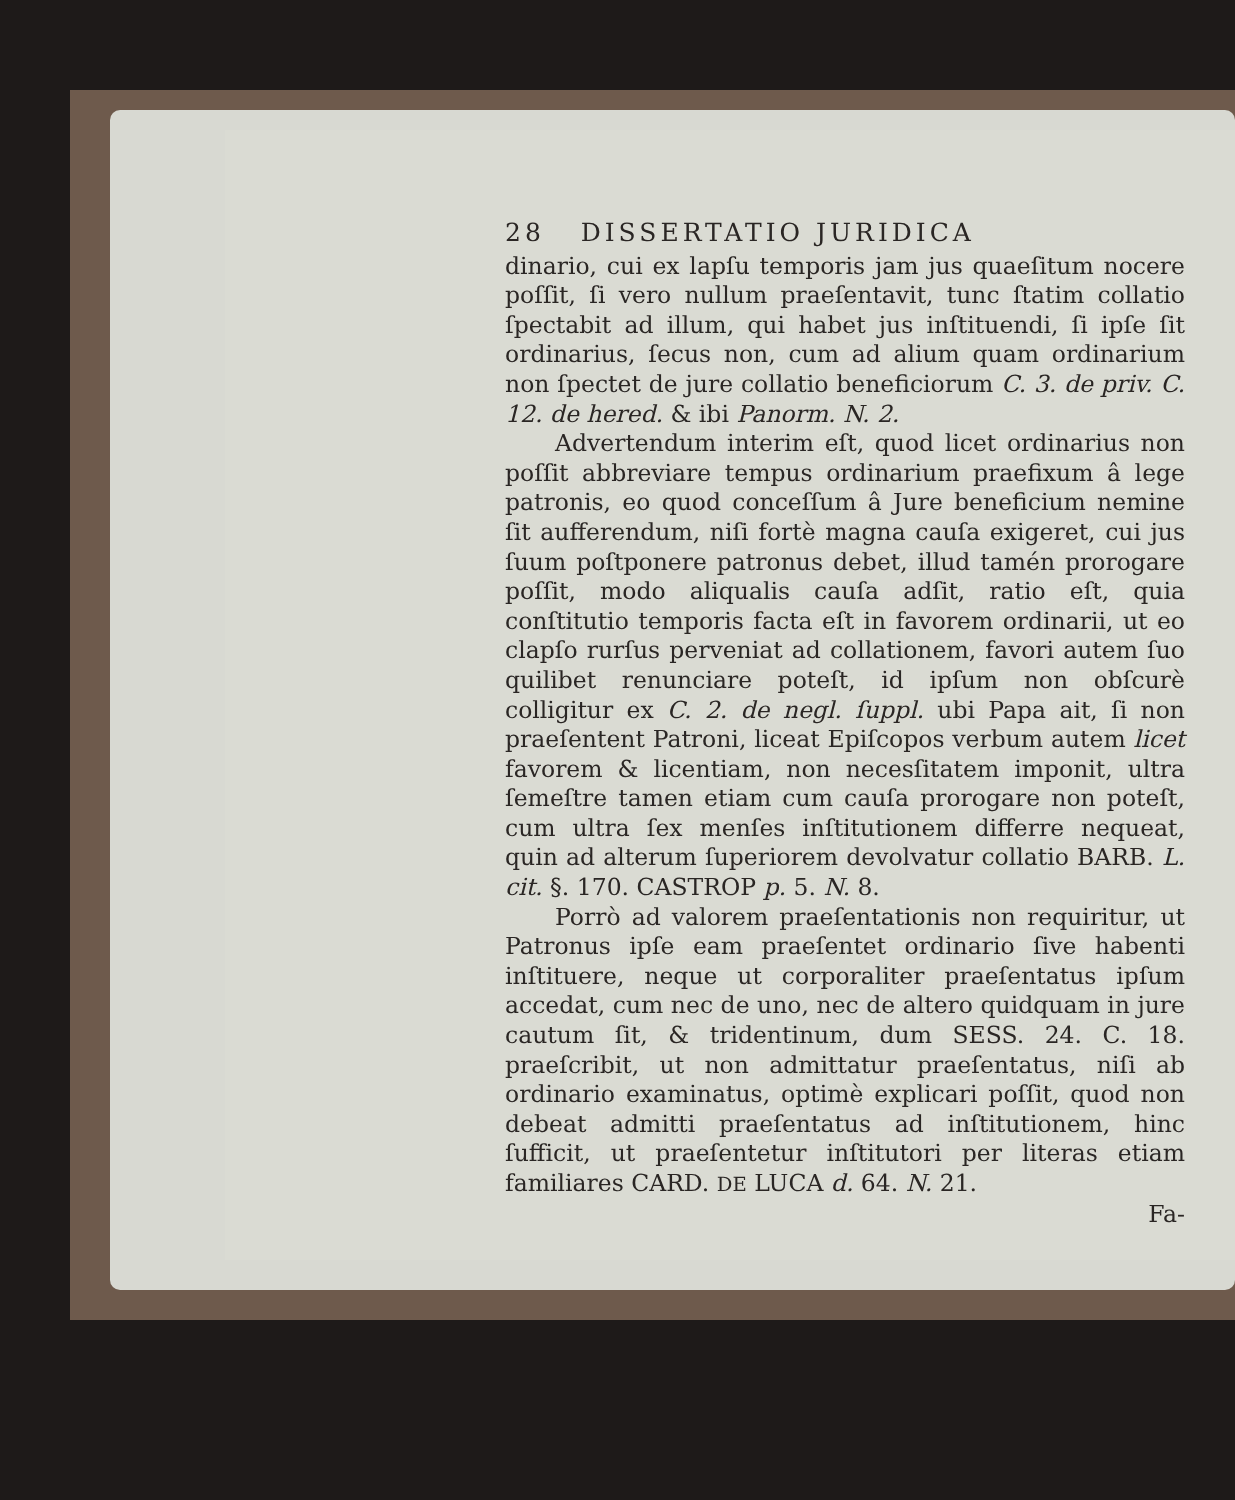28 DISSERTATIO JURIDICA
dinario, cui ex lapſu temporis jam jus quaeſitum nocere poſſit, ſi vero nullum praeſentavit, tunc ſtatim collatio ſpectabit ad illum, qui habet jus inſtituendi, ſi ipſe ſit ordinarius, ſecus non, cum ad alium quam ordinarium non ſpectet de jure collatio beneficiorum C. 3. de priv. C. 12. de hered. & ibi Panorm. N. 2.
Advertendum interim eſt, quod licet ordinarius non poſſit abbreviare tempus ordinarium praefixum â lege patronis, eo quod conceſſum â Jure beneficium nemine ſit aufferendum, niſi fortè magna cauſa exigeret, cui jus ſuum poſtponere patronus debet, illud tamén prorogare poſſit, modo aliqualis cauſa adſit, ratio eſt, quia conſtitutio temporis facta eſt in favorem ordinarii, ut eo clapſo rurſus perveniat ad collationem, favori autem ſuo quilibet renunciare poteſt, id ipſum non obſcurè colligitur ex C. 2. de negl. ſuppl. ubi Papa ait, ſi non praeſentent Patroni, liceat Epiſcopos verbum autem licet favorem & licentiam, non necesſitatem imponit, ultra ſemeſtre tamen etiam cum cauſa prorogare non poteſt, cum ultra ſex menſes inſtitutionem differre nequeat, quin ad alterum ſuperiorem devolvatur collatio BARB. L. cit. §. 170. CASTROP p. 5. N. 8.
Porrò ad valorem praeſentationis non requiritur, ut Patronus ipſe eam praeſentet ordinario ſive habenti inſtituere, neque ut corporaliter praeſentatus ipſum accedat, cum nec de uno, nec de altero quidquam in jure cautum ſit, & tridentinum, dum SESS. 24. C. 18. praeſcribit, ut non admittatur praeſentatus, niſi ab ordinario examinatus, optimè explicari poſſit, quod non debeat admitti praeſentatus ad inſtitutionem, hinc ſufficit, ut praeſentetur inſtitutori per literas etiam familiares CARD. DE LUCA d. 64. N. 21.
Fa-